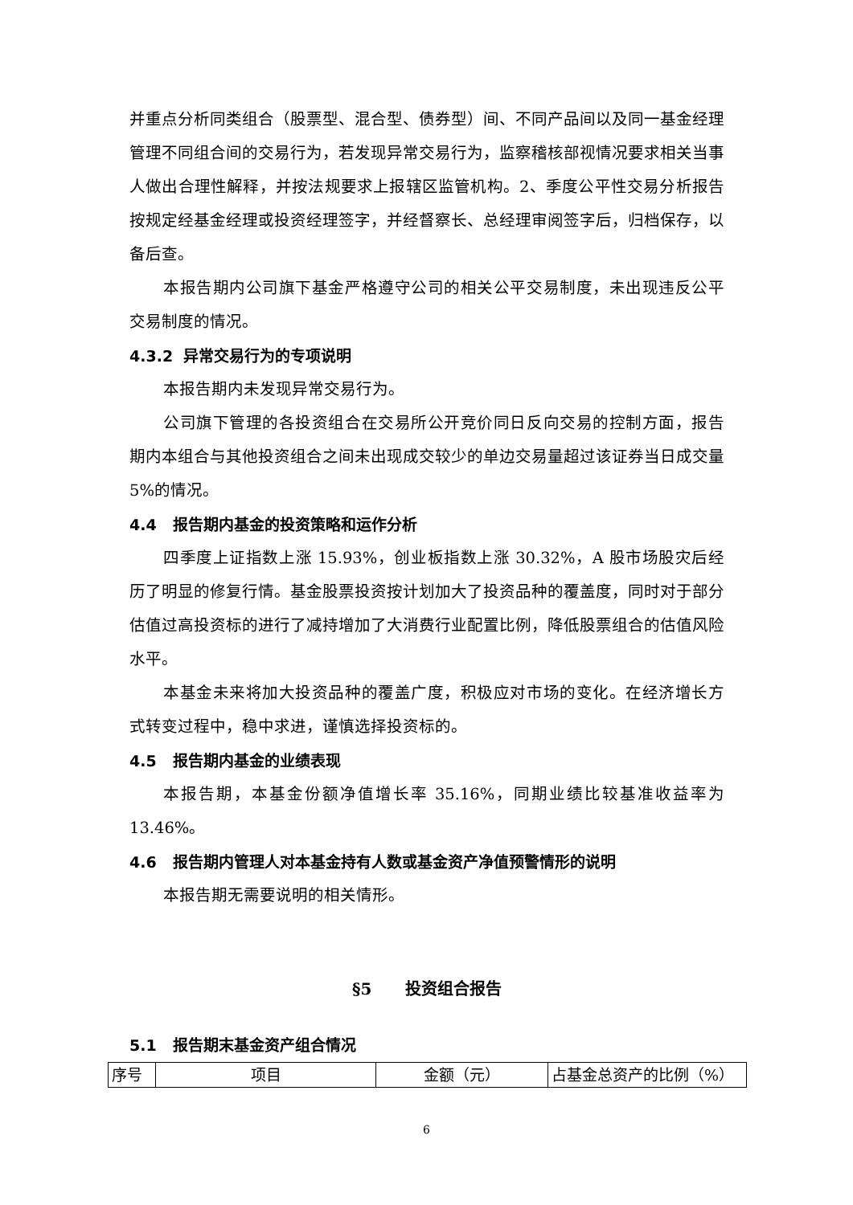并重点分析同类组合（股票型、混合型、债券型）间、不同产品间以及同一基金经理管理不同组合间的交易行为，若发现异常交易行为，监察稽核部视情况要求相关当事人做出合理性解释，并按法规要求上报辖区监管机构。2、季度公平性交易分析报告按规定经基金经理或投资经理签字，并经督察长、总经理审阅签字后，归档保存，以备后查。
本报告期内公司旗下基金严格遵守公司的相关公平交易制度，未出现违反公平交易制度的情况。
4.3.2 异常交易行为的专项说明
本报告期内未发现异常交易行为。
公司旗下管理的各投资组合在交易所公开竞价同日反向交易的控制方面，报告期内本组合与其他投资组合之间未出现成交较少的单边交易量超过该证券当日成交量 5%的情况。
4.4 报告期内基金的投资策略和运作分析
四季度上证指数上涨 15.93%，创业板指数上涨 30.32%，A 股市场股灾后经历了明显的修复行情。基金股票投资按计划加大了投资品种的覆盖度，同时对于部分估值过高投资标的进行了减持增加了大消费行业配置比例，降低股票组合的估值风险水平。
本基金未来将加大投资品种的覆盖广度，积极应对市场的变化。在经济增长方式转变过程中，稳中求进，谨慎选择投资标的。
4.5 报告期内基金的业绩表现
本报告期，本基金份额净值增长率 35.16%，同期业绩比较基准收益率为13.46%。
4.6 报告期内管理人对本基金持有人数或基金资产净值预警情形的说明
本报告期无需要说明的相关情形。
§5 投资组合报告
5.1 报告期末基金资产组合情况
| 序号 | 项目 | 金额（元） | 占基金总资产的比例（%） |
6